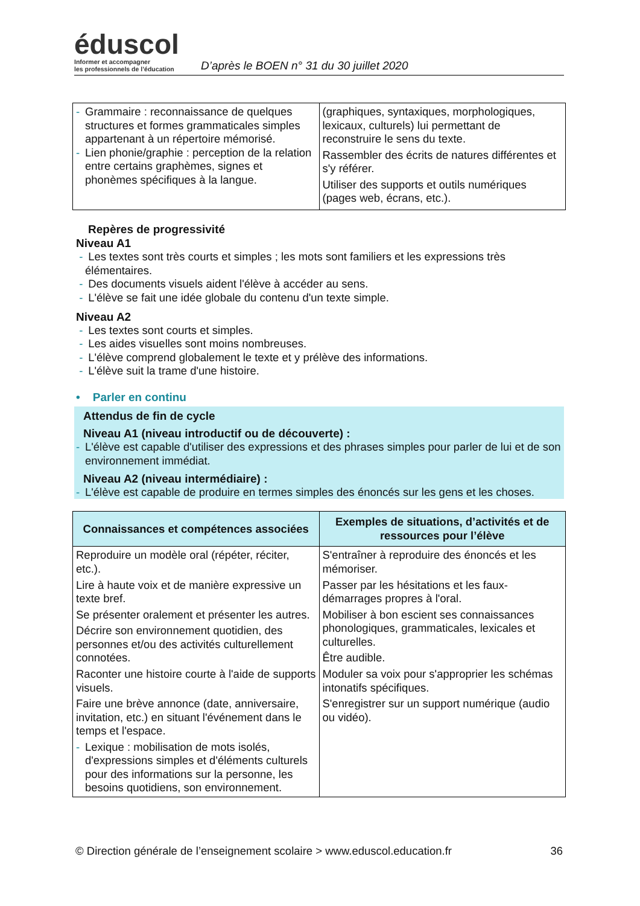éduscol
Informer et accompagner
les professionnels de l’éducation
D’après le BOEN n° 31 du 30 juillet 2020
| - Grammaire : reconnaissance de quelques structures et formes grammaticales simples appartenant à un répertoire mémorisé. - Lien phonie/graphie : perception de la relation entre certains graphèmes, signes et phonèmes spécifiques à la langue. | (graphiques, syntaxiques, morphologiques, lexicaux, culturels) lui permettant de reconstruire le sens du texte. Rassembler des écrits de natures différentes et s'y référer. Utiliser des supports et outils numériques (pages web, écrans, etc.). |
Repères de progressivité
Niveau A1
- Les textes sont très courts et simples ; les mots sont familiers et les expressions très élémentaires.
- Des documents visuels aident l'élève à accéder au sens.
- L'élève se fait une idée globale du contenu d'un texte simple.
Niveau A2
- Les textes sont courts et simples.
- Les aides visuelles sont moins nombreuses.
- L'élève comprend globalement le texte et y prélève des informations.
- L'élève suit la trame d'une histoire.
• Parler en continu
Attendus de fin de cycle
Niveau A1 (niveau introductif ou de découverte) :
- L'élève est capable d'utiliser des expressions et des phrases simples pour parler de lui et de son environnement immédiat.
Niveau A2 (niveau intermédiaire) :
- L'élève est capable de produire en termes simples des énoncés sur les gens et les choses.
| Connaissances et compétences associées | Exemples de situations, d’activités et de ressources pour l’élève |
| --- | --- |
| Reproduire un modèle oral (répéter, réciter, etc.). Lire à haute voix et de manière expressive un texte bref. Se présenter oralement et présenter les autres. Décrire son environnement quotidien, des personnes et/ou des activités culturellement connotées. Raconter une histoire courte à l'aide de supports visuels. Faire une brève annonce (date, anniversaire, invitation, etc.) en situant l'événement dans le temps et l'espace. - Lexique : mobilisation de mots isolés, d'expressions simples et d'éléments culturels pour des informations sur la personne, les besoins quotidiens, son environnement. | S'entraîner à reproduire des énoncés et les mémoriser. Passer par les hésitations et les faux-démarrages propres à l'oral. Mobiliser à bon escient ses connaissances phonologiques, grammaticales, lexicales et culturelles. Être audible. Moduler sa voix pour s'approprier les schémas intonatifs spécifiques. S'enregistrer sur un support numérique (audio ou vidéo). |
© Direction générale de l’enseignement scolaire > www.eduscol.education.fr 36